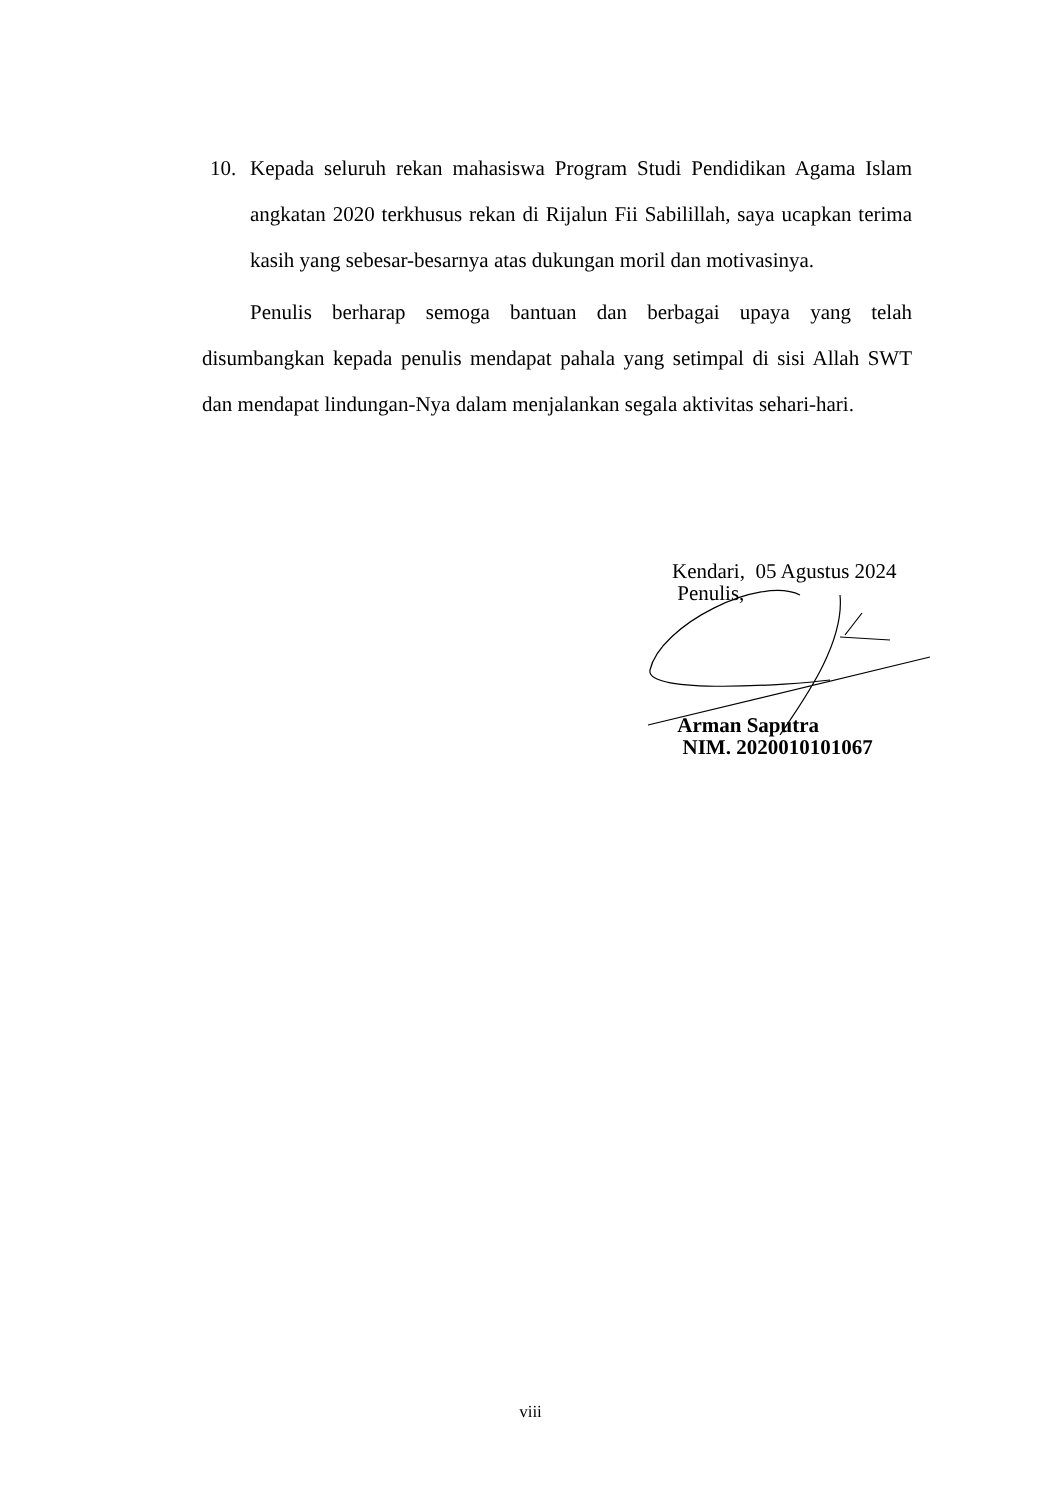10. Kepada seluruh rekan mahasiswa Program Studi Pendidikan Agama Islam angkatan 2020 terkhusus rekan di Rijalun Fii Sabilillah, saya ucapkan terima kasih yang sebesar-besarnya atas dukungan moril dan motivasinya.
Penulis berharap semoga bantuan dan berbagai upaya yang telah disumbangkan kepada penulis mendapat pahala yang setimpal di sisi Allah SWT dan mendapat lindungan-Nya dalam menjalankan segala aktivitas sehari-hari.
Kendari, 05 Agustus 2024
Penulis,
Arman Saputra
NIM. 2020010101067
viii